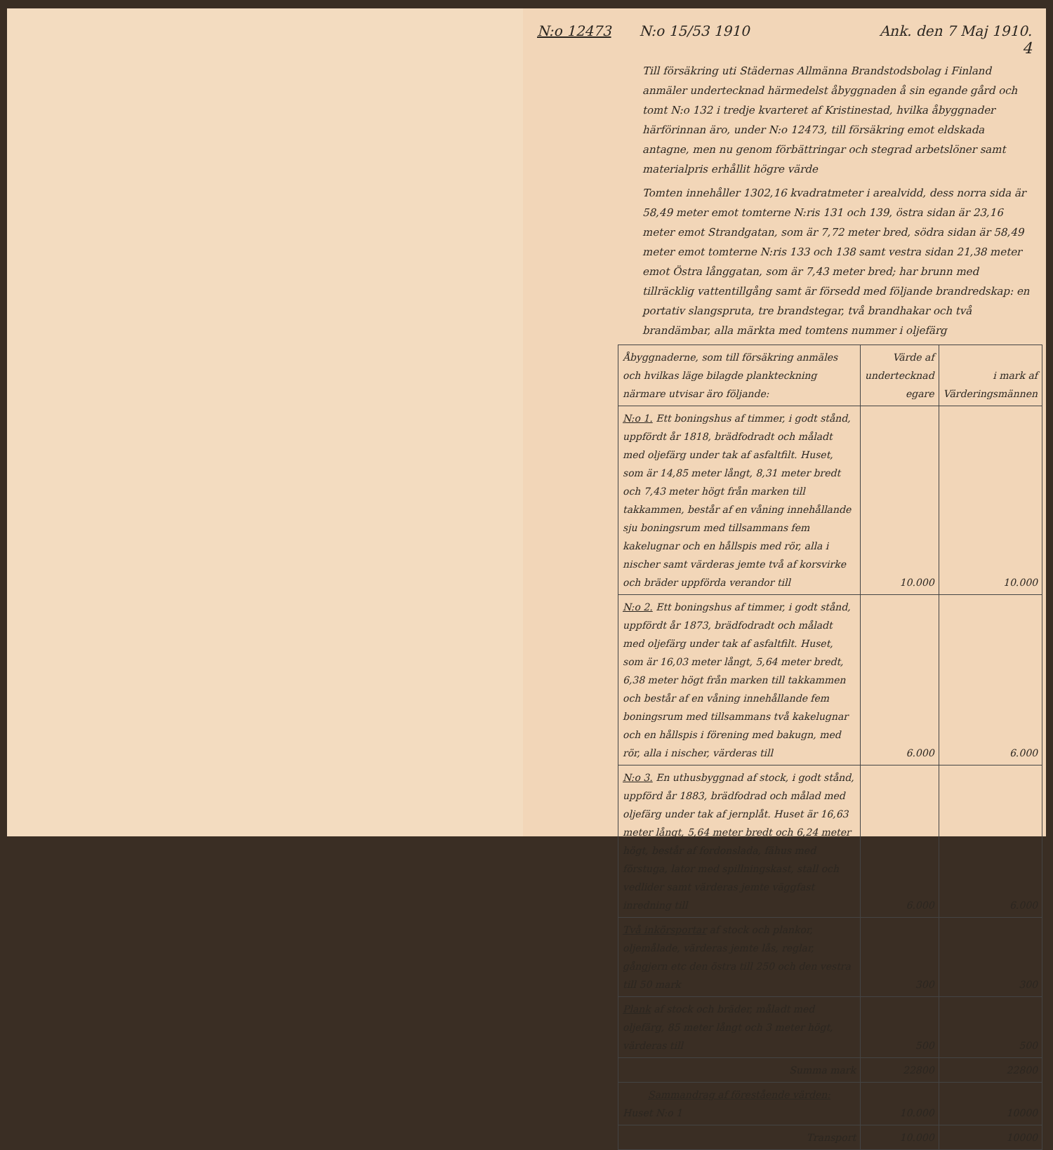N:o 12473 N:o 15/53 1910 Ank. den 7 Maj 1910.
4
Till försäkring uti Städernas Allmänna Brandstodsbolag i Finland anmäler undertecknad härmedelst åbyggnaden å sin egande gård och tomt N:o 132 i tredje kvarteret af Kristinestad, hvilka åbyggnader härförinnan äro, under N:o 12473, till försäkring emot eldskada antagne, men nu genom förbättringar och stegrad arbetslöner samt materialpris erhållit högre värde
Tomten innehåller 1302,16 kvadratmeter i arealvidd, dess norra sida är 58,49 meter emot tomterne N:ris 131 och 139, östra sidan är 23,16 meter emot Strandgatan, som är 7,72 meter bred, södra sidan är 58,49 meter emot tomterne N:ris 133 och 138 samt vestra sidan 21,38 meter emot Östra långgatan, som är 7,43 meter bred; har brunn med tillräcklig vattentillgång samt är försedd med följande brandredskap: en portativ slangspruta, tre brandstegar, två brandhakar och två brandämbar, alla märkta med tomtens nummer i oljefärg
| Åbyggnaderne, som till försäkring anmäles och hvilkas läge bilagde plankteckning närmare utvisar äro följande: | Värde af undertecknad egare | i mark af Värderingsmännen |
| N:o 1. Ett boningshus af timmer, i godt stånd, uppfördt år 1818, brädfodradt och måladt med oljefärg under tak af asfaltfilt. Huset, som är 14,85 meter långt, 8,31 meter bredt och 7,43 meter högt från marken till takkammen, består af en våning innehållande sju boningsrum med tillsammans fem kakelugnar och en hållspis med rör, alla i nischer samt värderas jemte två af korsvirke och bräder uppförda verandor till | 10.000 | 10.000 |
| N:o 2. Ett boningshus af timmer, i godt stånd, uppfördt år 1873, brädfodradt och måladt med oljefärg under tak af asfaltfilt. Huset, som är 16,03 meter långt, 5,64 meter bredt, 6,38 meter högt från marken till takkammen och består af en våning innehållande fem boningsrum med tillsammans två kakelugnar och en hållspis i förening med bakugn, med rör, alla i nischer, värderas till | 6.000 | 6.000 |
| N:o 3. En uthusbyggnad af stock, i godt stånd, uppförd år 1883, brädfodrad och målad med oljefärg under tak af jernplåt. Huset är 16,63 meter långt, 5,64 meter bredt och 6,24 meter högt, består af fordonslada, fähus med förstuga, lator med spillningskast, stall och vedlider samt värderas jemte väggfast inredning till | 6.000 | 6.000 |
| Två inkörsportar af stock och plankor, oljemålade, värderas jemte lås, reglar, gångjern etc den östra till 250 och den vestra till 50 mark | 300 | 300 |
| Plank af stock och bräder, måladt med oljefärg, 85 meter långt och 3 meter högt, värderas till | 500 | 500 |
| Summa mark | 22800 | 22800 |
| Sammandrag af förestående värden: Huset N:o 1 | 10.000 | 10000 |
| Transport | 10.000 | 10000 |